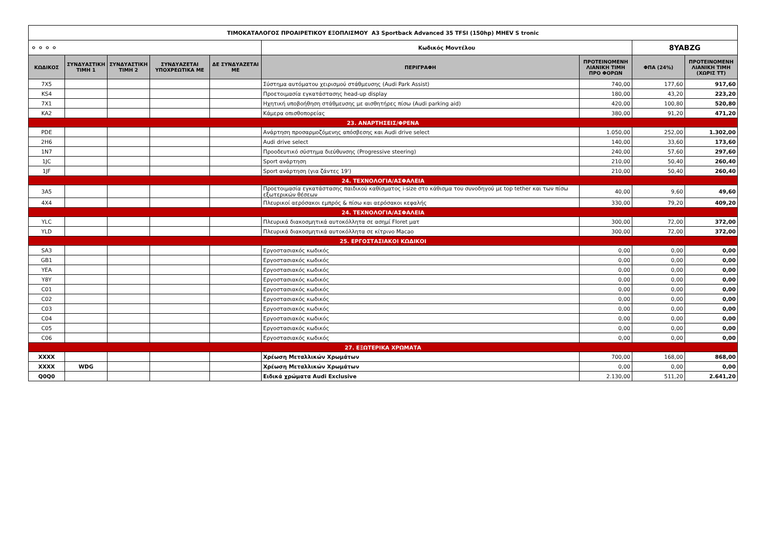| ΤΙΜΟΚΑΤΑΛΟΓΟΣ ΠΡΟΑΙΡΕΤΙΚΟΥ ΕΞΟΠΛΙΣΜΟΥ A3 Sportback Advanced 35 TFSI (150hp) MHEV S tronic | | | | | | | | |
| ⚬⚬⚬⚬ | | | | | Κωδικός Μοντέλου | | 8YABZG | |
| ΚΩΔΙΚΟΣ | ΣΥΝΔΥΑΣΤΙΚΗ ΤΙΜΗ 1 | ΣΥΝΔΥΑΣΤΙΚΗ ΤΙΜΗ 2 | ΣΥΝΔΥΑΖΕΤΑΙ ΥΠΟΧΡΕΩΤΙΚΑ ΜΕ | ΔΕ ΣΥΝΔΥΑΖΕΤΑΙ ΜΕ | ΠΕΡΙΓΡΑΦΗ | ΠΡΟΤΕΙΝΟΜΕΝΗ ΛΙΑΝΙΚΗ ΤΙΜΗ ΠΡΟ ΦΟΡΩΝ | ΦΠΑ (24%) | ΠΡΟΤΕΙΝΟΜΕΝΗ ΛΙΑΝΙΚΗ ΤΙΜΗ (ΧΩΡΙΣ ΤΤ) |
| 7X5 | | | | | Σύστημα αυτόματου χειρισμού στάθμευσης (Audi Park Assist) | 740,00 | 177,60 | 917,60 |
| KS4 | | | | | Προετοιμασία εγκατάστασης head-up display | 180,00 | 43,20 | 223,20 |
| 7X1 | | | | | Ηχητική υποβοήθηση στάθμευσης με αισθητήρες πίσω (Audi parking aid) | 420,00 | 100,80 | 520,80 |
| KA2 | | | | | Κάμερα οπισθοπορείας | 380,00 | 91,20 | 471,20 |
| 23. ΑΝΑΡΤΗΣΕΙΣ/ΦΡΕΝΑ | | | | | | | | |
| PDE | | | | | Ανάρτηση προσαρμοζόμενης απόσβεσης και Audi drive select | 1.050,00 | 252,00 | 1.302,00 |
| 2H6 | | | | | Audi drive select | 140,00 | 33,60 | 173,60 |
| 1N7 | | | | | Προοδευτικό σύστημα διεύθυνσης (Progressive steering) | 240,00 | 57,60 | 297,60 |
| 1JC | | | | | Sport ανάρτηση | 210,00 | 50,40 | 260,40 |
| 1JF | | | | | Sport ανάρτηση (για ζάντες 19') | 210,00 | 50,40 | 260,40 |
| 24. ΤΕΧΝΟΛΟΓΙΑ/ΑΣΦΑΛΕΙΑ | | | | | | | | |
| 3A5 | | | | | Προετοιμασία εγκατάστασης παιδικού καθίσματος i-size στο κάθισμα του συνοδηγού με top tether και των πίσω εξωτερικών θέσεων | 40,00 | 9,60 | 49,60 |
| 4X4 | | | | | Πλευρικοί αερόσακοι εμπρός & πίσω και αερόσακοι κεφαλής | 330,00 | 79,20 | 409,20 |
| 24. ΤΕΧΝΟΛΟΓΙΑ/ΑΣΦΑΛΕΙΑ | | | | | | | | |
| YLC | | | | | Πλευρικά διακοσμητικά αυτοκόλλητα σε ασημί Floret ματ | 300,00 | 72,00 | 372,00 |
| YLD | | | | | Πλευρικά διακοσμητικά αυτοκόλλητα σε κίτρινο Macao | 300,00 | 72,00 | 372,00 |
| 25. ΕΡΓΟΣΤΑΣΙΑΚΟΙ ΚΩΔΙΚΟΙ | | | | | | | | |
| SA3 | | | | | Εργοστασιακός κωδικός | 0,00 | 0,00 | 0,00 |
| GB1 | | | | | Εργοστασιακός κωδικός | 0,00 | 0,00 | 0,00 |
| YEA | | | | | Εργοστασιακός κωδικός | 0,00 | 0,00 | 0,00 |
| Y8Y | | | | | Εργοστασιακός κωδικός | 0,00 | 0,00 | 0,00 |
| C01 | | | | | Εργοστασιακός κωδικός | 0,00 | 0,00 | 0,00 |
| C02 | | | | | Εργοστασιακός κωδικός | 0,00 | 0,00 | 0,00 |
| C03 | | | | | Εργοστασιακός κωδικός | 0,00 | 0,00 | 0,00 |
| C04 | | | | | Εργοστασιακός κωδικός | 0,00 | 0,00 | 0,00 |
| C05 | | | | | Εργοστασιακός κωδικός | 0,00 | 0,00 | 0,00 |
| C06 | | | | | Εργοστασιακός κωδικός | 0,00 | 0,00 | 0,00 |
| 27. ΕΞΩΤΕΡΙΚΑ ΧΡΩΜΑΤΑ | | | | | | | | |
| XXXX | | | | | Χρέωση Μεταλλικών Χρωμάτων | 700,00 | 168,00 | 868,00 |
| XXXX | WDG | | | | Χρέωση Μεταλλικών Χρωμάτων | 0,00 | 0,00 | 0,00 |
| Q0Q0 | | | | | Ειδικά χρώματα Audi Exclusive | 2.130,00 | 511,20 | 2.641,20 |